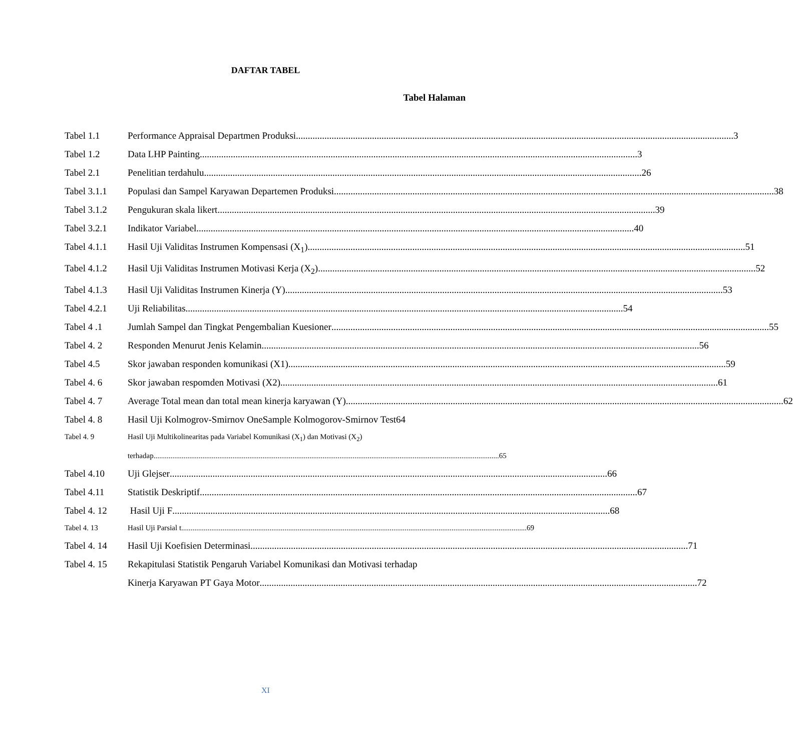DAFTAR TABEL
Tabel Halaman
Tabel 1.1 Performance Appraisal Departmen Produksi 3
Tabel 1.2 Data LHP Painting 3
Tabel 2.1 Penelitian terdahulu 26
Tabel 3.1.1 Populasi dan Sampel Karyawan Departemen Produksi. 38
Tabel 3.1.2 Pengukuran skala likert 39
Tabel 3.2.1 Indikator Variabel 40
Tabel 4.1.1 Hasil Uji Validitas Instrumen Kompensasi (X<sub>1</sub>) 51
Tabel 4.1.2 Hasil Uji Validitas Instrumen Motivasi Kerja (X<sub>2</sub>) 52
Tabel 4.1.3 Hasil Uji Validitas Instrumen Kinerja (Y) 53
Tabel 4.2.1 Uji Reliabilitas 54
Tabel 4 .1 Jumlah Sampel dan Tingkat Pengembalian Kuesioner 55
Tabel 4. 2 Responden Menurut Jenis Kelamin 56
Tabel 4.5 Skor jawaban responden komunikasi (X1) 59
Tabel 4. 6 Skor jawaban respomden Motivasi (X2) 61
Tabel 4. 7 Average Total mean dan total mean kinerja karyawan (Y) 62
Tabel 4. 8 Hasil Uji Kolmogrov-Smirnov OneSample Kolmogorov-Smirnov Test64
Tabel 4. 9 Hasil Uji Multikolinearitas pada Variabel Komunikasi (X<sub>1</sub>) dan Motivasi (X<sub>2</sub>)
terhadap 65
Tabel 4.10 Uji Glejser 66
Tabel 4.11 Statistik Deskriptif 67
Tabel 4. 12 Hasil Uji F 68
Tabel 4. 13 Hasil Uji Parsial t 69
Tabel 4. 14 Hasil Uji Koefisien Determinasi 71
Tabel 4. 15 Rekapitulasi Statistik Pengaruh Variabel Komunikasi dan Motivasi terhadap
Kinerja Karyawan PT Gaya Motor 72
XI